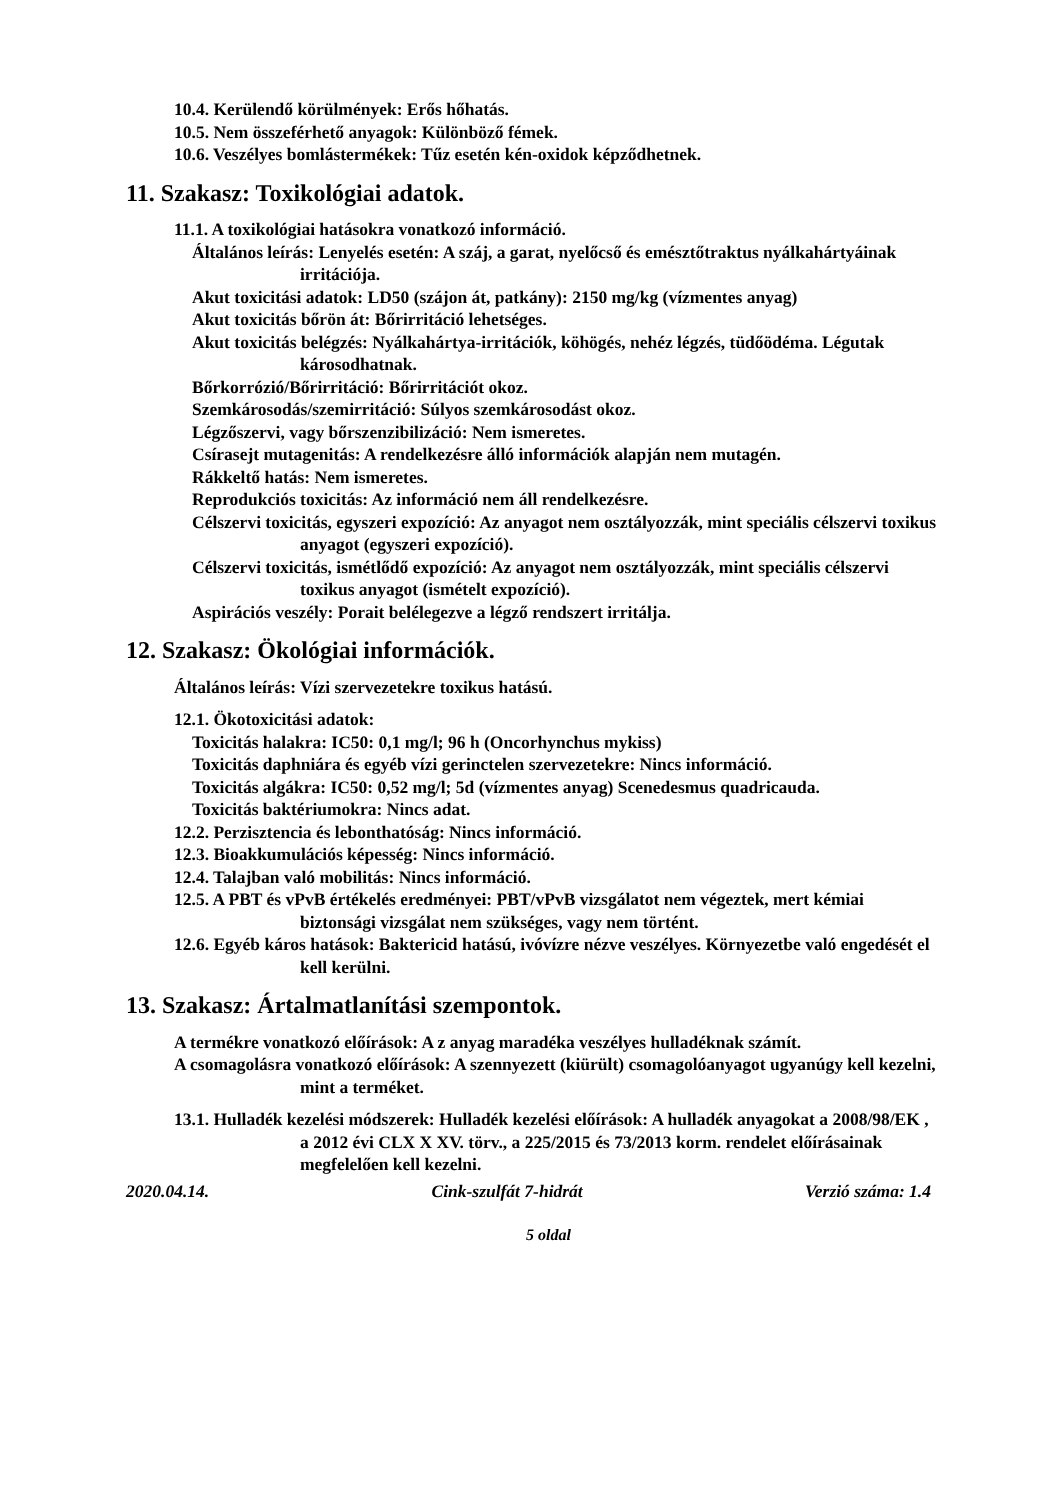10.4. Kerülendő körülmények: Erős hőhatás.
10.5. Nem összeférhető anyagok: Különböző fémek.
10.6. Veszélyes bomlástermékek: Tűz esetén kén-oxidok képződhetnek.
11. Szakasz: Toxikológiai adatok.
11.1. A toxikológiai hatásokra vonatkozó információ.
Általános leírás: Lenyelés esetén: A száj, a garat, nyelőcső és emésztőtraktus nyálkahártyáinak irritációja.
Akut toxicitási adatok: LD50 (szájon át, patkány): 2150 mg/kg (vízmentes anyag)
Akut toxicitás bőrön át: Bőrirritáció lehetséges.
Akut toxicitás belégzés: Nyálkahártya-irritációk, köhögés, nehéz légzés, tüdőödéma. Légutak károsodhatnak.
Bőrkorrózió/Bőrirritáció: Bőrirritációt okoz.
Szemkárosodás/szemirritáció: Súlyos szemkárosodást okoz.
Légzőszervi, vagy bőrszenzibilizáció: Nem ismeretes.
Csírasejt mutagenitás: A rendelkezésre álló információk alapján nem mutagén.
Rákkeltő hatás: Nem ismeretes.
Reprodukciós toxicitás: Az információ nem áll rendelkezésre.
Célszervi toxicitás, egyszeri expozíció: Az anyagot nem osztályozzák, mint speciális célszervi toxikus anyagot (egyszeri expozíció).
Célszervi toxicitás, ismétlődő expozíció: Az anyagot nem osztályozzák, mint speciális célszervi toxikus anyagot (ismételt expozíció).
Aspirációs veszély: Porait belélegezve a légző rendszert irritálja.
12. Szakasz: Ökológiai információk.
Általános leírás: Vízi szervezetekre toxikus hatású.
12.1. Ökotoxicitási adatok:
Toxicitás halakra: IC50: 0,1 mg/l; 96 h (Oncorhynchus mykiss)
Toxicitás daphniára és egyéb vízi gerinctelen szervezetekre: Nincs információ.
Toxicitás algákra: IC50: 0,52 mg/l; 5d (vízmentes anyag) Scenedesmus quadricauda.
Toxicitás baktériumokra: Nincs adat.
12.2. Perzisztencia és lebonthatóság: Nincs információ.
12.3. Bioakkumulációs képesség: Nincs információ.
12.4. Talajban való mobilitás: Nincs információ.
12.5. A PBT és vPvB értékelés eredményei: PBT/vPvB vizsgálatot nem végeztek, mert kémiai biztonsági vizsgálat nem szükséges, vagy nem történt.
12.6. Egyéb káros hatások: Baktericid hatású, ivóvízre nézve veszélyes. Környezetbe való engedését el kell kerülni.
13. Szakasz: Ártalmatlanítási szempontok.
A termékre vonatkozó előírások: A z anyag maradéka veszélyes hulladéknak számít.
A csomagolásra vonatkozó előírások: A szennyezett (kiürült) csomagolóanyagot ugyanúgy kell kezelni, mint a terméket.
13.1. Hulladék kezelési módszerek: Hulladék kezelési előírások: A hulladék anyagokat a 2008/98/EK , a 2012 évi CLX X XV. törv., a 225/2015 és 73/2013 korm. rendelet előírásainak megfelelően kell kezelni.
2020.04.14. Cink-szulfát 7-hidrát Verzió száma: 1.4
5 oldal